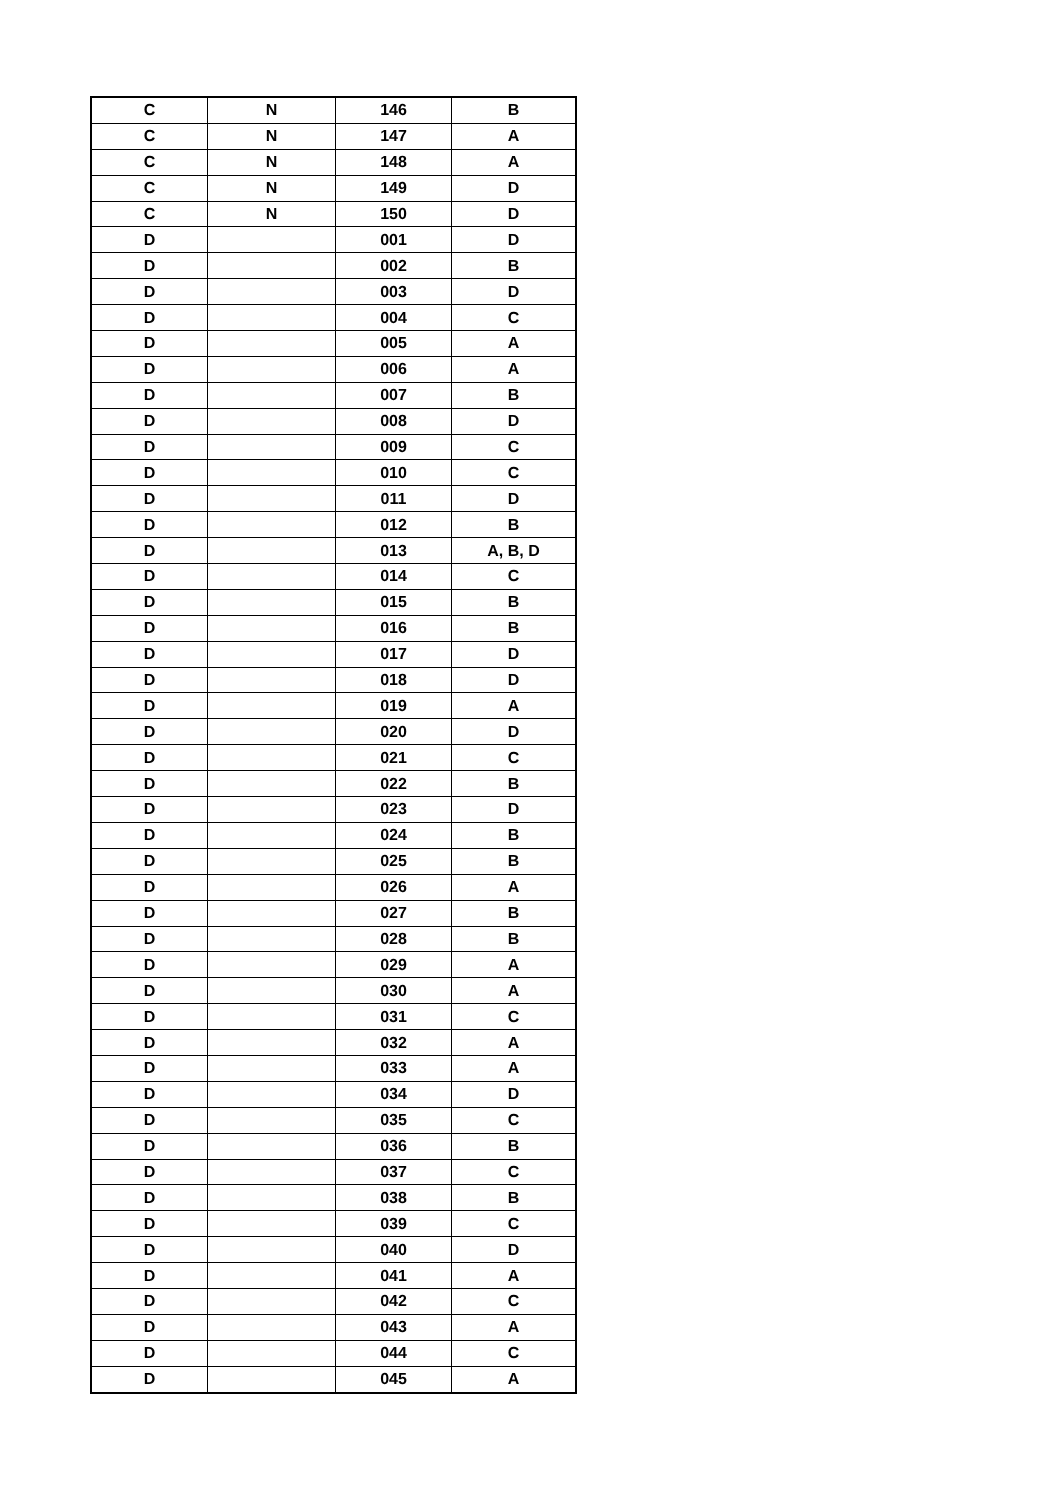| C | N | 146 | B |
| C | N | 147 | A |
| C | N | 148 | A |
| C | N | 149 | D |
| C | N | 150 | D |
| D | | 001 | D |
| D | | 002 | B |
| D | | 003 | D |
| D | | 004 | C |
| D | | 005 | A |
| D | | 006 | A |
| D | | 007 | B |
| D | | 008 | D |
| D | | 009 | C |
| D | | 010 | C |
| D | | 011 | D |
| D | | 012 | B |
| D | | 013 | A, B, D |
| D | | 014 | C |
| D | | 015 | B |
| D | | 016 | B |
| D | | 017 | D |
| D | | 018 | D |
| D | | 019 | A |
| D | | 020 | D |
| D | | 021 | C |
| D | | 022 | B |
| D | | 023 | D |
| D | | 024 | B |
| D | | 025 | B |
| D | | 026 | A |
| D | | 027 | B |
| D | | 028 | B |
| D | | 029 | A |
| D | | 030 | A |
| D | | 031 | C |
| D | | 032 | A |
| D | | 033 | A |
| D | | 034 | D |
| D | | 035 | C |
| D | | 036 | B |
| D | | 037 | C |
| D | | 038 | B |
| D | | 039 | C |
| D | | 040 | D |
| D | | 041 | A |
| D | | 042 | C |
| D | | 043 | A |
| D | | 044 | C |
| D | | 045 | A |